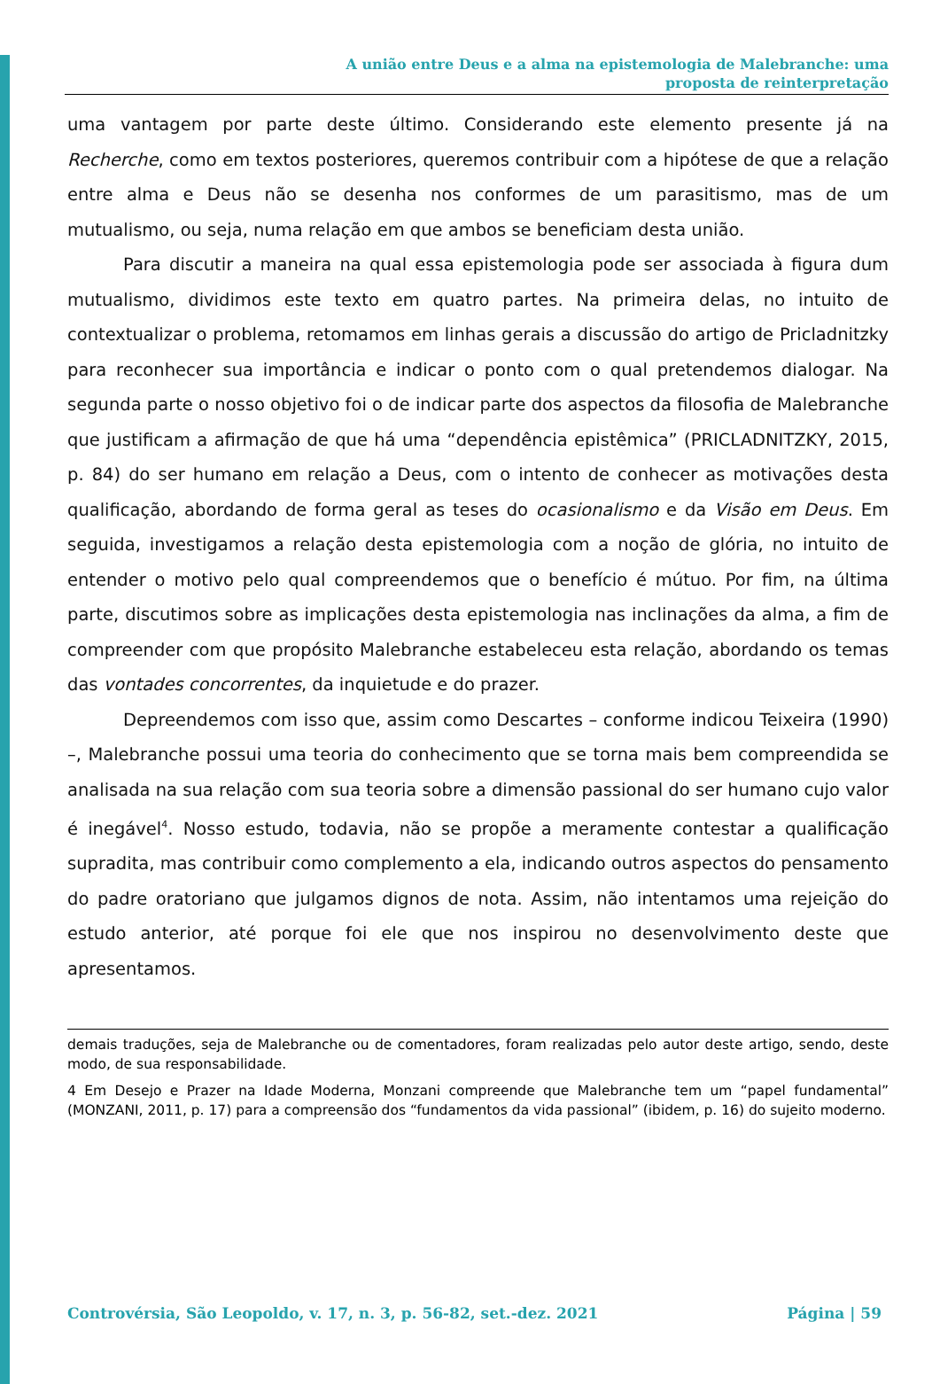A união entre Deus e a alma na epistemologia de Malebranche: uma
proposta de reinterpretação
uma vantagem por parte deste último. Considerando este elemento presente já na Recherche, como em textos posteriores, queremos contribuir com a hipótese de que a relação entre alma e Deus não se desenha nos conformes de um parasitismo, mas de um mutualismo, ou seja, numa relação em que ambos se beneficiam desta união.
Para discutir a maneira na qual essa epistemologia pode ser associada à figura dum mutualismo, dividimos este texto em quatro partes. Na primeira delas, no intuito de contextualizar o problema, retomamos em linhas gerais a discussão do artigo de Pricladnitzky para reconhecer sua importância e indicar o ponto com o qual pretendemos dialogar. Na segunda parte o nosso objetivo foi o de indicar parte dos aspectos da filosofia de Malebranche que justificam a afirmação de que há uma “dependência epistêmica” (PRICLADNITZKY, 2015, p. 84) do ser humano em relação a Deus, com o intento de conhecer as motivações desta qualificação, abordando de forma geral as teses do ocasionalismo e da Visão em Deus. Em seguida, investigamos a relação desta epistemologia com a noção de glória, no intuito de entender o motivo pelo qual compreendemos que o benefício é mútuo. Por fim, na última parte, discutimos sobre as implicações desta epistemologia nas inclinações da alma, a fim de compreender com que propósito Malebranche estabeleceu esta relação, abordando os temas das vontades concorrentes, da inquietude e do prazer.
Depreendemos com isso que, assim como Descartes – conforme indicou Teixeira (1990) –, Malebranche possui uma teoria do conhecimento que se torna mais bem compreendida se analisada na sua relação com sua teoria sobre a dimensão passional do ser humano cujo valor é inegável<sup>4</sup>. Nosso estudo, todavia, não se propõe a meramente contestar a qualificação supradita, mas contribuir como complemento a ela, indicando outros aspectos do pensamento do padre oratoriano que julgamos dignos de nota. Assim, não intentamos uma rejeição do estudo anterior, até porque foi ele que nos inspirou no desenvolvimento deste que apresentamos.
demais traduções, seja de Malebranche ou de comentadores, foram realizadas pelo autor deste artigo, sendo, deste modo, de sua responsabilidade.
4 Em Desejo e Prazer na Idade Moderna, Monzani compreende que Malebranche tem um “papel fundamental” (MONZANI, 2011, p. 17) para a compreensão dos “fundamentos da vida passional” (ibidem, p. 16) do sujeito moderno.
Controvérsia, São Leopoldo, v. 17, n. 3, p. 56-82, set.-dez. 2021 Página | 59